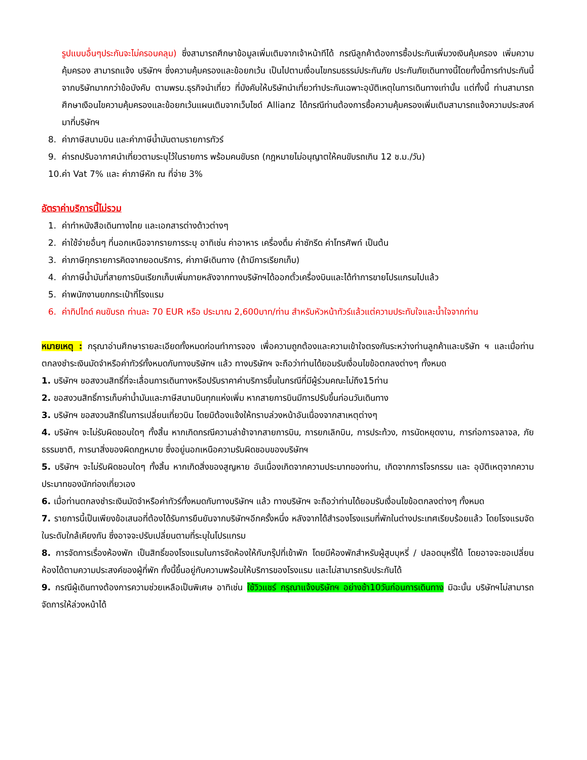รูปแบบอื่นๆประกันจะไม่ครอบคลุม) ซึ่งสามารถศึกษาข้อมูลเพิ่มเติมจากเจ้าหน้าทีได้ กรณีลูกค้าต้องการซื้อประกันเพิ่มวงเงินคุ้มครอง เพิ่มความคุ้มครอง สามารถแจ้ง บริษัทฯ ซึ่งความคุ้มครองและข้อยกเว้น เป็นไปตามเงื่อนไขกรมธรรม์ประกันภัย ประกันภัยเดินทางนี้โดยทั้งนี้การทำประกันนี้จากบริษัทมากกว่าข้อบังคับ ตามพรบ.ธุรกิจนำเที่ยว ที่บังคับให้บริษัทนำเที่ยวทำประกันเฉพาะอุบัติเหตุในการเดินทางเท่านั้น แต่ทั้งนี้ ท่านสามารถศึกษาเงือนไขความคุ้มครองและข้อยกเว้นแผนเติมจากเว็บไซด์ Allianz ได้กรณีท่านต้องการซื้อความคุ้มครองเพิ่มเติมสามารถแจ้งความประสงค์มาที่บริษัทฯ
8. ค่าภาษีสนามบิน และค่าภาษีน้ำมันตามรายการทัวร์
9. ค่ารถปรับอากาศนำเที่ยวตามระบุไว้ในรายการ พร้อมคนขับรถ (กฎหมายไม่อนุญาตให้คนขับรถเกิน 12 ช.ม./วัน)
10. ค่า Vat 7% และ ค่าภาษีหัก ณ ที่จ่าย 3%
อัตราค่าบริการนี้ไม่รวม
1. ค่าทำหนังสือเดินทางไทย และเอกสารต่างด้าวต่างๆ
2. ค่าใช้จ่ายอื่นๆ ที่นอกเหนือจากรายการระบุ อาทิเช่น ค่าอาหาร เครื่องดื่ม ค่าซักรีด ค่าโทรศัพท์ เป็นต้น
3. ค่าภาษีทุกรายการคิดจากยอดบริการ, ค่าภาษีเดินทาง (ถ้ามีการเรียกเก็บ)
4. ค่าภาษีน้ำมันที่สายการบินเรียกเก็บเพิ่มภายหลังจากทางบริษัทฯได้ออกตั๋วเครื่องบินและได้ทำการขายโปรแกรมไปแล้ว
5. ค่าพนักงานยกกระเป๋าที่โรงแรม
6. ค่าทิปไกด์ คนขับรถ ท่านละ 70 EUR หรือ ประมาณ 2,600บาท/ท่าน สำหรับหัวหน้าทัวร์แล้วแต่ความประทับใจและน้ำใจจากท่าน
หมายเหตุ : กรุณาอ่านศึกษารายละเอียดทั้งหมดก่อนทำการจอง เพื่อความถูกต้องและความเข้าใจตรงกันระหว่างท่านลูกค้าและบริษัท ฯ และเมื่อท่านตกลงชำระเงินมัดจำหรือค่าทัวร์ทั้งหมดกับทางบริษัทฯ แล้ว ทางบริษัทฯ จะถือว่าท่านได้ยอมรับเงื่อนไขข้อตกลงต่างๆ ทั้งหมด
1. บริษัทฯ ขอสงวนสิทธิ์ที่จะเลื่อนการเดินทางหรือปรับราคาค่าบริการขึ้นในกรณีที่มีผู้ร่วมคณะไม่ถึง15ท่าน
2. ขอสงวนสิทธิ์การเก็บค่าน้ำมันและภาษีสนามบินทุกแห่งเพิ่ม หากสายการบินมีการปรับขึ้นก่อนวันเดินทาง
3. บริษัทฯ ขอสงวนสิทธิ์ในการเปลี่ยนเที่ยวบิน โดยมิต้องแจ้งให้ทราบล่วงหน้าอันเนื่องจากสาเหตุต่างๆ
4. บริษัทฯ จะไม่รับผิดชอบใดๆ ทั้งสิ้น หากเกิดกรณีความล่าช้าจากสายการบิน, การยกเลิกบิน, การประท้วง, การนัดหยุดงาน, การก่อการจลาจล, ภัยธรรมชาติ, การนาสิ่งของผิดกฎหมาย ซึ่งอยู่นอกเหนือความรับผิดชอบของบริษัทฯ
5. บริษัทฯ จะไม่รับผิดชอบใดๆ ทั้งสิ้น หากเกิดสิ่งของสูญหาย อันเนื่องเกิดจากความประมาทของท่าน, เกิดจากการโจรกรรม และ อุบัติเหตุจากความประมาทของนักท่องเที่ยวเอง
6. เมื่อท่านตกลงชำระเงินมัดจำหรือค่าทัวร์ทั้งหมดกับทางบริษัทฯ แล้ว ทางบริษัทฯ จะถือว่าท่านได้ยอมรับเงื่อนไขข้อตกลงต่างๆ ทั้งหมด
7. รายการนี้เป็นเพียงข้อเสนอที่ต้องได้รับการยืนยันจากบริษัทฯอีกครั้งหนึ่ง หลังจากได้สำรองโรงแรมที่พักในต่างประเทศเรียบร้อยแล้ว โดยโรงแรมจัดในระดับใกล้เคียงกัน ซึ่งอาจจะปรับเปลี่ยนตามที่ระบุในโปรแกรม
8. การจัดการเรื่องห้องพัก เป็นสิทธิ์ของโรงแรมในการจัดห้องให้กับกรุ๊ปที่เข้าพัก โดยมีห้องพักสำหรับผู้สูบบุหรี่ / ปลอดบุหรี่ได้ โดยอาจจะขอเปลี่ยนห้องได้ตามความประสงค์ของผู้ที่พัก ทั้งนี้ขึ้นอยู่กับความพร้อมให้บริการของโรงแรม และไม่สามารถรับประกันได้
9. กรณีผู้เดินทางต้องการความช่วยเหลือเป็นพิเศษ อาทิเช่น ใช้วิวแชร์ กรุณาแจ้งบริษัทฯ อย่างช้า10วันก่อนการเดินทาง มิฉะนั้น บริษัทฯไม่สามารถจัดการให้ล่วงหน้าได้